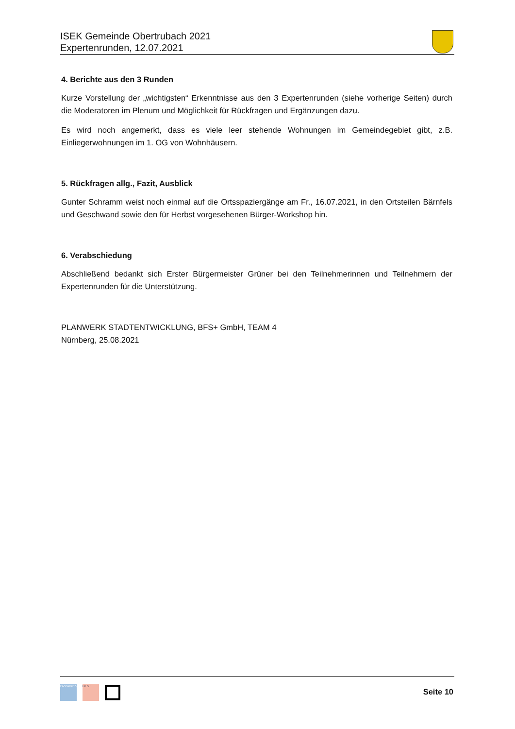ISEK Gemeinde Obertrubach 2021
Expertenrunden, 12.07.2021
4. Berichte aus den 3 Runden
Kurze Vorstellung der „wichtigsten“ Erkenntnisse aus den 3 Expertenrunden (siehe vorherige Seiten) durch die Moderatoren im Plenum und Möglichkeit für Rückfragen und Ergänzungen dazu.
Es wird noch angemerkt, dass es viele leer stehende Wohnungen im Gemeindegebiet gibt, z.B. Einliegerwohnungen im 1. OG von Wohnhäusern.
5. Rückfragen allg., Fazit, Ausblick
Gunter Schramm weist noch einmal auf die Ortsspaziergänge am Fr., 16.07.2021, in den Ortsteilen Bärnfels und Geschwand sowie den für Herbst vorgesehenen Bürger-Workshop hin.
6. Verabschiedung
Abschließend bedankt sich Erster Bürgermeister Grüner bei den Teilnehmerinnen und Teilnehmern der Expertenrunden für die Unterstützung.
PLANWERK STADTENTWICKLUNG, BFS+ GmbH, TEAM 4
Nürnberg, 25.08.2021
PLANWERK
BFS+
Seite 10